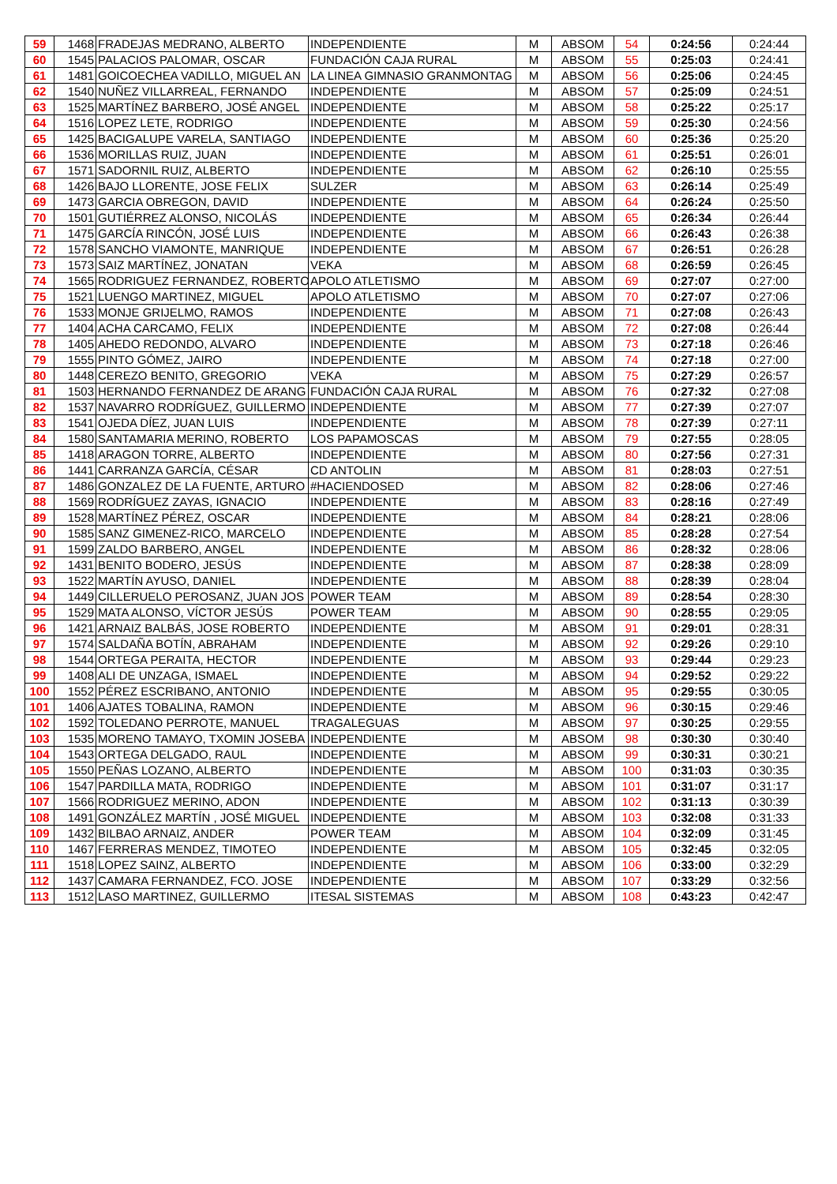| 59 | 1468 | FRADEJAS MEDRANO, ALBERTO | INDEPENDIENTE | M | ABSOM | 54 | 0:24:56 | 0:24:44 |
| 60 | 1545 | PALACIOS PALOMAR, OSCAR | FUNDACIÓN CAJA RURAL | M | ABSOM | 55 | 0:25:03 | 0:24:41 |
| 61 | 1481 | GOICOECHEA VADILLO, MIGUEL AN | LA LINEA GIMNASIO GRANMONTAG | M | ABSOM | 56 | 0:25:06 | 0:24:45 |
| 62 | 1540 | NUÑEZ VILLARREAL, FERNANDO | INDEPENDIENTE | M | ABSOM | 57 | 0:25:09 | 0:24:51 |
| 63 | 1525 | MARTÍNEZ BARBERO, JOSÉ ANGEL | INDEPENDIENTE | M | ABSOM | 58 | 0:25:22 | 0:25:17 |
| 64 | 1516 | LOPEZ LETE, RODRIGO | INDEPENDIENTE | M | ABSOM | 59 | 0:25:30 | 0:24:56 |
| 65 | 1425 | BACIGALUPE VARELA, SANTIAGO | INDEPENDIENTE | M | ABSOM | 60 | 0:25:36 | 0:25:20 |
| 66 | 1536 | MORILLAS RUIZ, JUAN | INDEPENDIENTE | M | ABSOM | 61 | 0:25:51 | 0:26:01 |
| 67 | 1571 | SADORNIL RUIZ, ALBERTO | INDEPENDIENTE | M | ABSOM | 62 | 0:26:10 | 0:25:55 |
| 68 | 1426 | BAJO LLORENTE, JOSE FELIX | SULZER | M | ABSOM | 63 | 0:26:14 | 0:25:49 |
| 69 | 1473 | GARCIA OBREGON, DAVID | INDEPENDIENTE | M | ABSOM | 64 | 0:26:24 | 0:25:50 |
| 70 | 1501 | GUTIÉRREZ ALONSO, NICOLÁS | INDEPENDIENTE | M | ABSOM | 65 | 0:26:34 | 0:26:44 |
| 71 | 1475 | GARCÍA RINCÓN, JOSÉ LUIS | INDEPENDIENTE | M | ABSOM | 66 | 0:26:43 | 0:26:38 |
| 72 | 1578 | SANCHO VIAMONTE, MANRIQUE | INDEPENDIENTE | M | ABSOM | 67 | 0:26:51 | 0:26:28 |
| 73 | 1573 | SAIZ MARTÍNEZ, JONATAN | VEKA | M | ABSOM | 68 | 0:26:59 | 0:26:45 |
| 74 | 1565 | RODRIGUEZ FERNANDEZ, ROBERTO | APOLO ATLETISMO | M | ABSOM | 69 | 0:27:07 | 0:27:00 |
| 75 | 1521 | LUENGO MARTINEZ, MIGUEL | APOLO ATLETISMO | M | ABSOM | 70 | 0:27:07 | 0:27:06 |
| 76 | 1533 | MONJE GRIJELMO, RAMOS | INDEPENDIENTE | M | ABSOM | 71 | 0:27:08 | 0:26:43 |
| 77 | 1404 | ACHA CARCAMO, FELIX | INDEPENDIENTE | M | ABSOM | 72 | 0:27:08 | 0:26:44 |
| 78 | 1405 | AHEDO REDONDO, ALVARO | INDEPENDIENTE | M | ABSOM | 73 | 0:27:18 | 0:26:46 |
| 79 | 1555 | PINTO GÓMEZ, JAIRO | INDEPENDIENTE | M | ABSOM | 74 | 0:27:18 | 0:27:00 |
| 80 | 1448 | CEREZO BENITO, GREGORIO | VEKA | M | ABSOM | 75 | 0:27:29 | 0:26:57 |
| 81 | 1503 | HERNANDO FERNANDEZ DE ARANG | FUNDACIÓN CAJA RURAL | M | ABSOM | 76 | 0:27:32 | 0:27:08 |
| 82 | 1537 | NAVARRO RODRÍGUEZ, GUILLERMO | INDEPENDIENTE | M | ABSOM | 77 | 0:27:39 | 0:27:07 |
| 83 | 1541 | OJEDA DÍEZ, JUAN LUIS | INDEPENDIENTE | M | ABSOM | 78 | 0:27:39 | 0:27:11 |
| 84 | 1580 | SANTAMARIA MERINO, ROBERTO | LOS PAPAMOSCAS | M | ABSOM | 79 | 0:27:55 | 0:28:05 |
| 85 | 1418 | ARAGON TORRE, ALBERTO | INDEPENDIENTE | M | ABSOM | 80 | 0:27:56 | 0:27:31 |
| 86 | 1441 | CARRANZA GARCÍA, CÉSAR | CD ANTOLIN | M | ABSOM | 81 | 0:28:03 | 0:27:51 |
| 87 | 1486 | GONZALEZ DE LA FUENTE, ARTURO | #HACIENDOSED | M | ABSOM | 82 | 0:28:06 | 0:27:46 |
| 88 | 1569 | RODRÍGUEZ ZAYAS, IGNACIO | INDEPENDIENTE | M | ABSOM | 83 | 0:28:16 | 0:27:49 |
| 89 | 1528 | MARTÍNEZ PÉREZ, OSCAR | INDEPENDIENTE | M | ABSOM | 84 | 0:28:21 | 0:28:06 |
| 90 | 1585 | SANZ GIMENEZ-RICO, MARCELO | INDEPENDIENTE | M | ABSOM | 85 | 0:28:28 | 0:27:54 |
| 91 | 1599 | ZALDO BARBERO, ANGEL | INDEPENDIENTE | M | ABSOM | 86 | 0:28:32 | 0:28:06 |
| 92 | 1431 | BENITO BODERO, JESÚS | INDEPENDIENTE | M | ABSOM | 87 | 0:28:38 | 0:28:09 |
| 93 | 1522 | MARTÍN AYUSO, DANIEL | INDEPENDIENTE | M | ABSOM | 88 | 0:28:39 | 0:28:04 |
| 94 | 1449 | CILLERUELO PEROSANZ, JUAN JOS | POWER TEAM | M | ABSOM | 89 | 0:28:54 | 0:28:30 |
| 95 | 1529 | MATA ALONSO, VÍCTOR JESÚS | POWER TEAM | M | ABSOM | 90 | 0:28:55 | 0:29:05 |
| 96 | 1421 | ARNAIZ BALBÁS, JOSE ROBERTO | INDEPENDIENTE | M | ABSOM | 91 | 0:29:01 | 0:28:31 |
| 97 | 1574 | SALDAÑA BOTÍN, ABRAHAM | INDEPENDIENTE | M | ABSOM | 92 | 0:29:26 | 0:29:10 |
| 98 | 1544 | ORTEGA PERAITA, HECTOR | INDEPENDIENTE | M | ABSOM | 93 | 0:29:44 | 0:29:23 |
| 99 | 1408 | ALI DE UNZAGA, ISMAEL | INDEPENDIENTE | M | ABSOM | 94 | 0:29:52 | 0:29:22 |
| 100 | 1552 | PÉREZ ESCRIBANO, ANTONIO | INDEPENDIENTE | M | ABSOM | 95 | 0:29:55 | 0:30:05 |
| 101 | 1406 | AJATES TOBALINA, RAMON | INDEPENDIENTE | M | ABSOM | 96 | 0:30:15 | 0:29:46 |
| 102 | 1592 | TOLEDANO PERROTE, MANUEL | TRAGALEGUAS | M | ABSOM | 97 | 0:30:25 | 0:29:55 |
| 103 | 1535 | MORENO TAMAYO, TXOMIN JOSEBA | INDEPENDIENTE | M | ABSOM | 98 | 0:30:30 | 0:30:40 |
| 104 | 1543 | ORTEGA DELGADO, RAUL | INDEPENDIENTE | M | ABSOM | 99 | 0:30:31 | 0:30:21 |
| 105 | 1550 | PEÑAS LOZANO, ALBERTO | INDEPENDIENTE | M | ABSOM | 100 | 0:31:03 | 0:30:35 |
| 106 | 1547 | PARDILLA MATA, RODRIGO | INDEPENDIENTE | M | ABSOM | 101 | 0:31:07 | 0:31:17 |
| 107 | 1566 | RODRIGUEZ MERINO, ADON | INDEPENDIENTE | M | ABSOM | 102 | 0:31:13 | 0:30:39 |
| 108 | 1491 | GONZÁLEZ MARTÍN , JOSÉ MIGUEL | INDEPENDIENTE | M | ABSOM | 103 | 0:32:08 | 0:31:33 |
| 109 | 1432 | BILBAO ARNAIZ, ANDER | POWER TEAM | M | ABSOM | 104 | 0:32:09 | 0:31:45 |
| 110 | 1467 | FERRERAS MENDEZ, TIMOTEO | INDEPENDIENTE | M | ABSOM | 105 | 0:32:45 | 0:32:05 |
| 111 | 1518 | LOPEZ SAINZ, ALBERTO | INDEPENDIENTE | M | ABSOM | 106 | 0:33:00 | 0:32:29 |
| 112 | 1437 | CAMARA FERNANDEZ, FCO. JOSE | INDEPENDIENTE | M | ABSOM | 107 | 0:33:29 | 0:32:56 |
| 113 | 1512 | LASO MARTINEZ, GUILLERMO | ITESAL SISTEMAS | M | ABSOM | 108 | 0:43:23 | 0:42:47 |